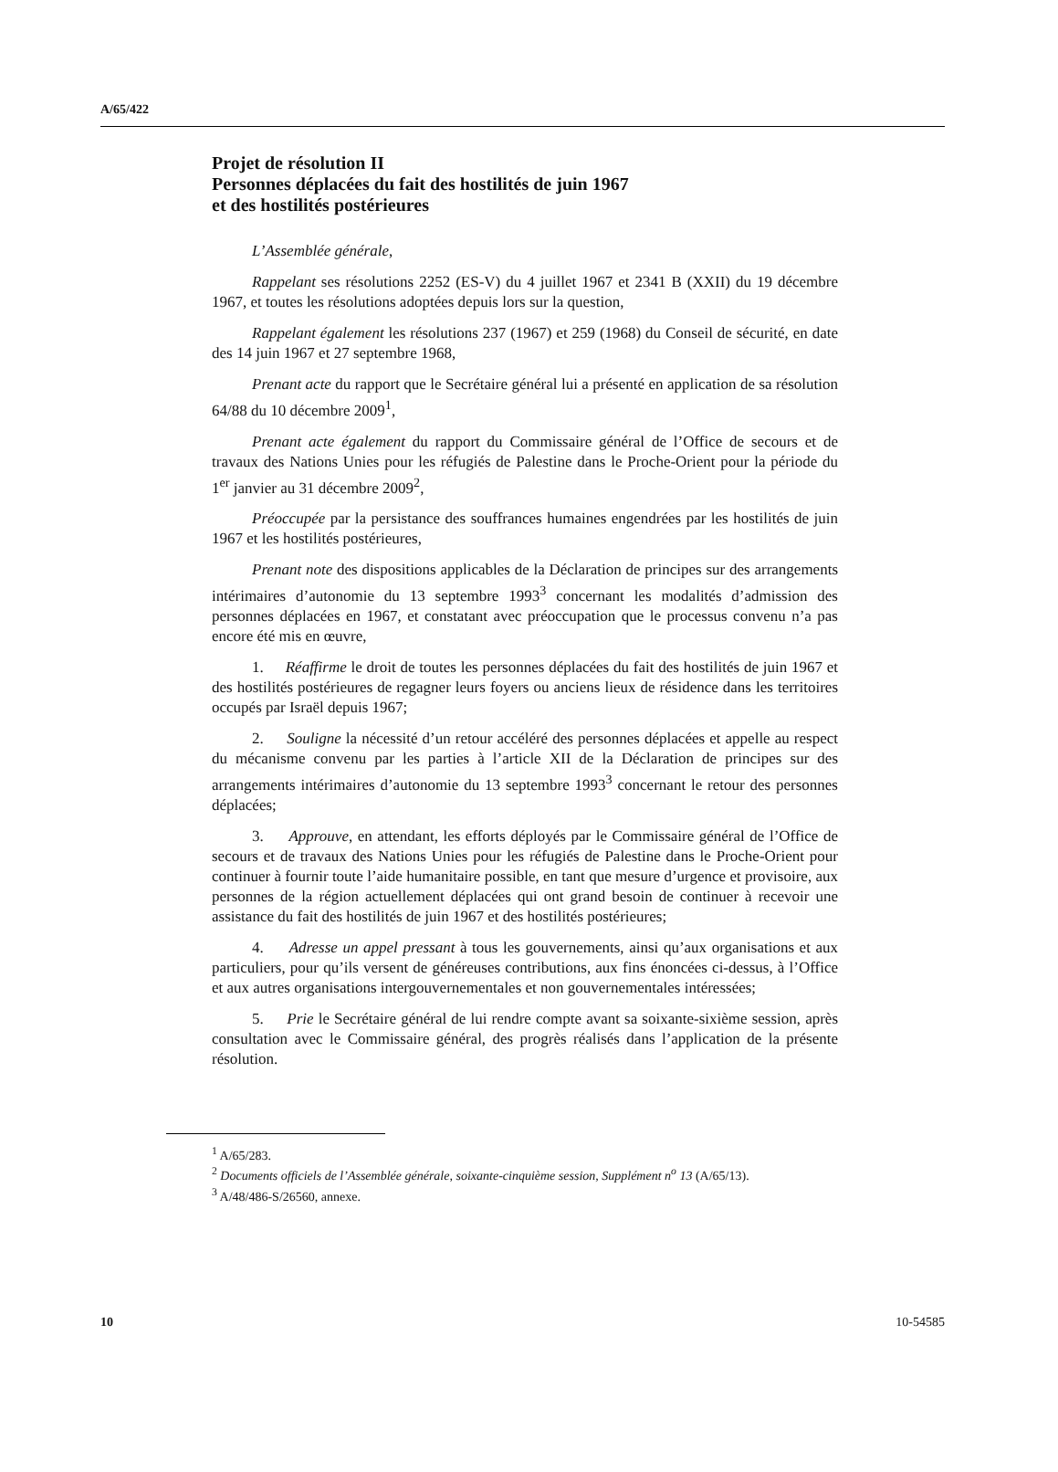A/65/422
Projet de résolution II
Personnes déplacées du fait des hostilités de juin 1967
et des hostilités postérieures
L’Assemblée générale,
Rappelant ses résolutions 2252 (ES-V) du 4 juillet 1967 et 2341 B (XXII) du 19 décembre 1967, et toutes les résolutions adoptées depuis lors sur la question,
Rappelant également les résolutions 237 (1967) et 259 (1968) du Conseil de sécurité, en date des 14 juin 1967 et 27 septembre 1968,
Prenant acte du rapport que le Secrétaire général lui a présenté en application de sa résolution 64/88 du 10 décembre 2009<sup>1</sup>,
Prenant acte également du rapport du Commissaire général de l’Office de secours et de travaux des Nations Unies pour les réfugiés de Palestine dans le Proche-Orient pour la période du 1<sup>er</sup> janvier au 31 décembre 2009<sup>2</sup>,
Préoccupée par la persistance des souffrances humaines engendrées par les hostilités de juin 1967 et les hostilités postérieures,
Prenant note des dispositions applicables de la Déclaration de principes sur des arrangements intérimaires d’autonomie du 13 septembre 1993<sup>3</sup> concernant les modalités d’admission des personnes déplacées en 1967, et constatant avec préoccupation que le processus convenu n’a pas encore été mis en œuvre,
1. Réaffirme le droit de toutes les personnes déplacées du fait des hostilités de juin 1967 et des hostilités postérieures de regagner leurs foyers ou anciens lieux de résidence dans les territoires occupés par Israël depuis 1967;
2. Souligne la nécessité d’un retour accéléré des personnes déplacées et appelle au respect du mécanisme convenu par les parties à l’article XII de la Déclaration de principes sur des arrangements intérimaires d’autonomie du 13 septembre 1993<sup>3</sup> concernant le retour des personnes déplacées;
3. Approuve, en attendant, les efforts déployés par le Commissaire général de l’Office de secours et de travaux des Nations Unies pour les réfugiés de Palestine dans le Proche-Orient pour continuer à fournir toute l’aide humanitaire possible, en tant que mesure d’urgence et provisoire, aux personnes de la région actuellement déplacées qui ont grand besoin de continuer à recevoir une assistance du fait des hostilités de juin 1967 et des hostilités postérieures;
4. Adresse un appel pressant à tous les gouvernements, ainsi qu’aux organisations et aux particuliers, pour qu’ils versent de généreuses contributions, aux fins énoncées ci-dessus, à l’Office et aux autres organisations intergouvernementales et non gouvernementales intéressées;
5. Prie le Secrétaire général de lui rendre compte avant sa soixante-sixième session, après consultation avec le Commissaire général, des progrès réalisés dans l’application de la présente résolution.
<sup>1</sup> A/65/283.
<sup>2</sup> Documents officiels de l’Assemblée générale, soixante-cinquième session, Supplément n<sup>o</sup> 13 (A/65/13).
<sup>3</sup> A/48/486-S/26560, annexe.
10 10-54585